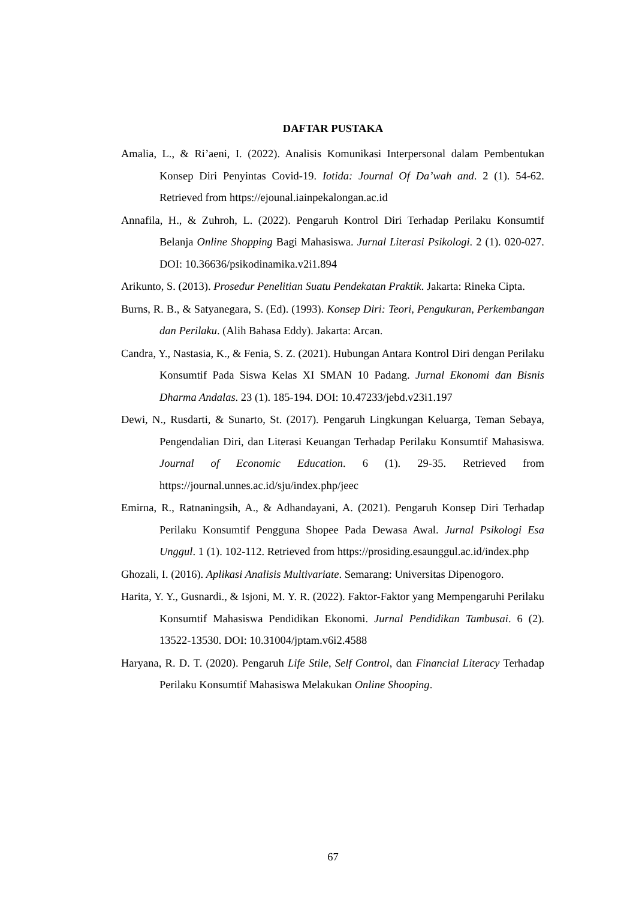DAFTAR PUSTAKA
Amalia, L., & Ri’aeni, I. (2022). Analisis Komunikasi Interpersonal dalam Pembentukan Konsep Diri Penyintas Covid-19. Iotida: Journal Of Da’wah and. 2 (1). 54-62. Retrieved from https://ejounal.iainpekalongan.ac.id
Annafila, H., & Zuhroh, L. (2022). Pengaruh Kontrol Diri Terhadap Perilaku Konsumtif Belanja Online Shopping Bagi Mahasiswa. Jurnal Literasi Psikologi. 2 (1). 020-027. DOI: 10.36636/psikodinamika.v2i1.894
Arikunto, S. (2013). Prosedur Penelitian Suatu Pendekatan Praktik. Jakarta: Rineka Cipta.
Burns, R. B., & Satyanegara, S. (Ed). (1993). Konsep Diri: Teori, Pengukuran, Perkembangan dan Perilaku. (Alih Bahasa Eddy). Jakarta: Arcan.
Candra, Y., Nastasia, K., & Fenia, S. Z. (2021). Hubungan Antara Kontrol Diri dengan Perilaku Konsumtif Pada Siswa Kelas XI SMAN 10 Padang. Jurnal Ekonomi dan Bisnis Dharma Andalas. 23 (1). 185-194. DOI: 10.47233/jebd.v23i1.197
Dewi, N., Rusdarti, & Sunarto, St. (2017). Pengaruh Lingkungan Keluarga, Teman Sebaya, Pengendalian Diri, dan Literasi Keuangan Terhadap Perilaku Konsumtif Mahasiswa. Journal of Economic Education. 6 (1). 29-35. Retrieved from https://journal.unnes.ac.id/sju/index.php/jeec
Emirna, R., Ratnaningsih, A., & Adhandayani, A. (2021). Pengaruh Konsep Diri Terhadap Perilaku Konsumtif Pengguna Shopee Pada Dewasa Awal. Jurnal Psikologi Esa Unggul. 1 (1). 102-112. Retrieved from https://prosiding.esaunggul.ac.id/index.php
Ghozali, I. (2016). Aplikasi Analisis Multivariate. Semarang: Universitas Dipenogoro.
Harita, Y. Y., Gusnardi., & Isjoni, M. Y. R. (2022). Faktor-Faktor yang Mempengaruhi Perilaku Konsumtif Mahasiswa Pendidikan Ekonomi. Jurnal Pendidikan Tambusai. 6 (2). 13522-13530. DOI: 10.31004/jptam.v6i2.4588
Haryana, R. D. T. (2020). Pengaruh Life Stile, Self Control, dan Financial Literacy Terhadap Perilaku Konsumtif Mahasiswa Melakukan Online Shooping.
67